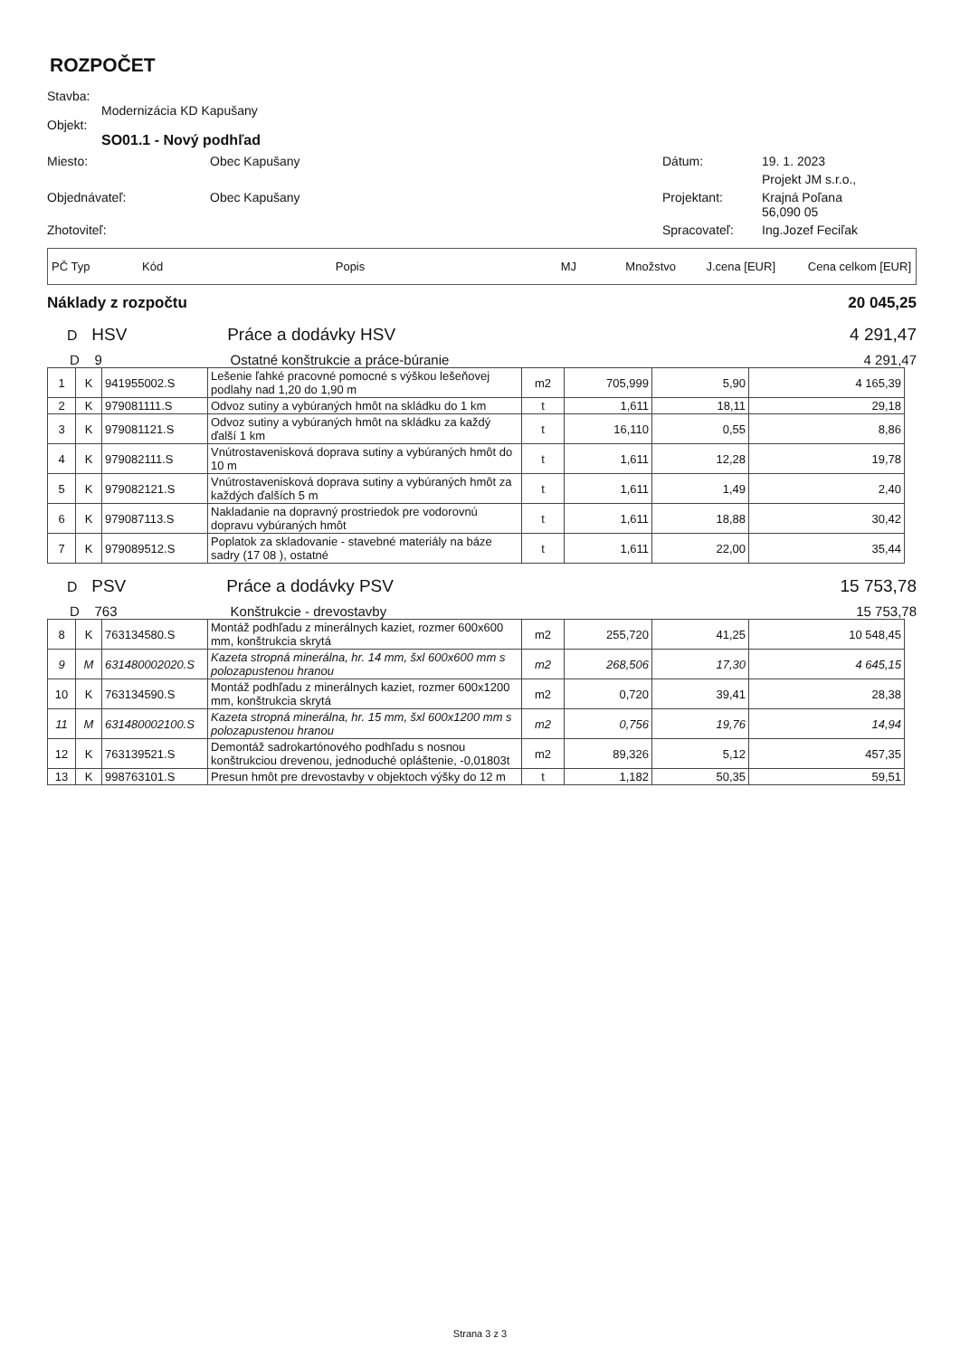ROZPOČET
Stavba:
Modernizácia KD Kapušany
Objekt:
SO01.1 - Nový podhľad
Miesto:
Obec Kapušany
Dátum:
19. 1. 2023
Projekt JM s.r.o.,
Objednávateľ:
Obec Kapušany
Projektant:
Krajná Poľana
56,090 05
Zhotoviteľ:
Spracovateľ:
Ing.Jozef Feciľak
PČ Typ Kód Popis MJ Množstvo J.cena [EUR] Cena celkom [EUR]
Náklady z rozpočtu 20 045,25
D HSV Práce a dodávky HSV 4 291,47
D 9 Ostatné konštrukcie a práce-búranie 4 291,47
| 1 | K | 941955002.S | Lešenie ľahké pracovné pomocné s výškou lešeňovej podlahy nad 1,20 do 1,90 m | m2 | 705,999 | 5,90 | 4 165,39 |
| 2 | K | 979081111.S | Odvoz sutiny a vybúraných hmôt na skládku do 1 km | t | 1,611 | 18,11 | 29,18 |
| 3 | K | 979081121.S | Odvoz sutiny a vybúraných hmôt na skládku za každý ďalší 1 km | t | 16,110 | 0,55 | 8,86 |
| 4 | K | 979082111.S | Vnútrostavenisková doprava sutiny a vybúraných hmôt do 10 m | t | 1,611 | 12,28 | 19,78 |
| 5 | K | 979082121.S | Vnútrostavenisková doprava sutiny a vybúraných hmôt za každých ďalších 5 m | t | 1,611 | 1,49 | 2,40 |
| 6 | K | 979087113.S | Nakladanie na dopravný prostriedok pre vodorovnú dopravu vybúraných hmôt | t | 1,611 | 18,88 | 30,42 |
| 7 | K | 979089512.S | Poplatok za skladovanie - stavebné materiály na báze sadry (17 08 ), ostatné | t | 1,611 | 22,00 | 35,44 |
D PSV Práce a dodávky PSV 15 753,78
D 763 Konštrukcie - drevostavby 15 753,78
| 8 | K | 763134580.S | Montáž podhľadu z minerálnych kaziet, rozmer 600x600 mm, konštrukcia skrytá | m2 | 255,720 | 41,25 | 10 548,45 |
| 9 | M | 631480002020.S | Kazeta stropná minerálna, hr. 14 mm, šxl 600x600 mm s polozapustenou hranou | m2 | 268,506 | 17,30 | 4 645,15 |
| 10 | K | 763134590.S | Montáž podhľadu z minerálnych kaziet, rozmer 600x1200 mm, konštrukcia skrytá | m2 | 0,720 | 39,41 | 28,38 |
| 11 | M | 631480002100.S | Kazeta stropná minerálna, hr. 15 mm, šxl 600x1200 mm s polozapustenou hranou | m2 | 0,756 | 19,76 | 14,94 |
| 12 | K | 763139521.S | Demontáž sadrokartónového podhľadu s nosnou konštrukciou drevenou, jednoduché opláštenie, -0,01803t | m2 | 89,326 | 5,12 | 457,35 |
| 13 | K | 998763101.S | Presun hmôt pre drevostavby v objektoch výšky do 12 m | t | 1,182 | 50,35 | 59,51 |
Strana 3 z 3